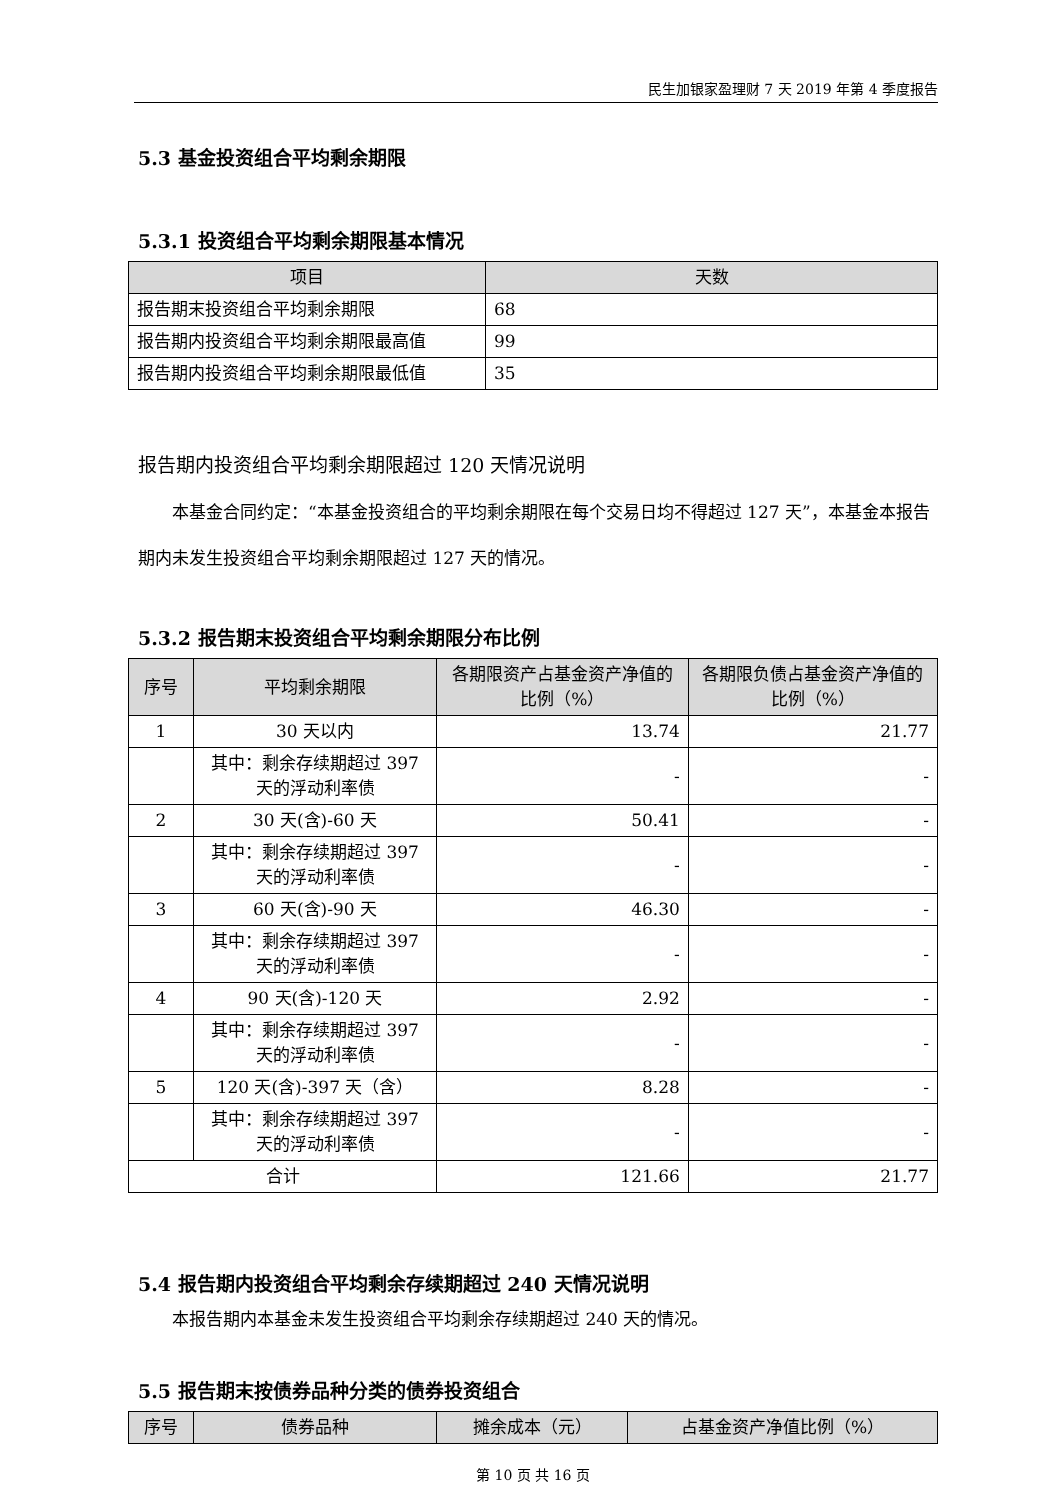民生加银家盈理财 7 天 2019 年第 4 季度报告
5.3 基金投资组合平均剩余期限
5.3.1 投资组合平均剩余期限基本情况
| 项目 | 天数 |
| --- | --- |
| 报告期末投资组合平均剩余期限 | 68 |
| 报告期内投资组合平均剩余期限最高值 | 99 |
| 报告期内投资组合平均剩余期限最低值 | 35 |
报告期内投资组合平均剩余期限超过 120 天情况说明
本基金合同约定：“本基金投资组合的平均剩余期限在每个交易日均不得超过 127 天”，本基金本报告期内未发生投资组合平均剩余期限超过 127 天的情况。
5.3.2 报告期末投资组合平均剩余期限分布比例
| 序号 | 平均剩余期限 | 各期限资产占基金资产净值的比例（%） | 各期限负债占基金资产净值的比例（%） |
| --- | --- | --- | --- |
| 1 | 30 天以内 | 13.74 | 21.77 |
| | 其中：剩余存续期超过 397 天的浮动利率债 | - | - |
| 2 | 30 天(含)-60 天 | 50.41 | - |
| | 其中：剩余存续期超过 397 天的浮动利率债 | - | - |
| 3 | 60 天(含)-90 天 | 46.30 | - |
| | 其中：剩余存续期超过 397 天的浮动利率债 | - | - |
| 4 | 90 天(含)-120 天 | 2.92 | - |
| | 其中：剩余存续期超过 397 天的浮动利率债 | - | - |
| 5 | 120 天(含)-397 天（含） | 8.28 | - |
| | 其中：剩余存续期超过 397 天的浮动利率债 | - | - |
| 合计 | | 121.66 | 21.77 |
5.4 报告期内投资组合平均剩余存续期超过 240 天情况说明
本报告期内本基金未发生投资组合平均剩余存续期超过 240 天的情况。
5.5 报告期末按债券品种分类的债券投资组合
| 序号 | 债券品种 | 摊余成本（元） | 占基金资产净值比例（%） |
| --- | --- | --- | --- |
第 10 页 共 16 页